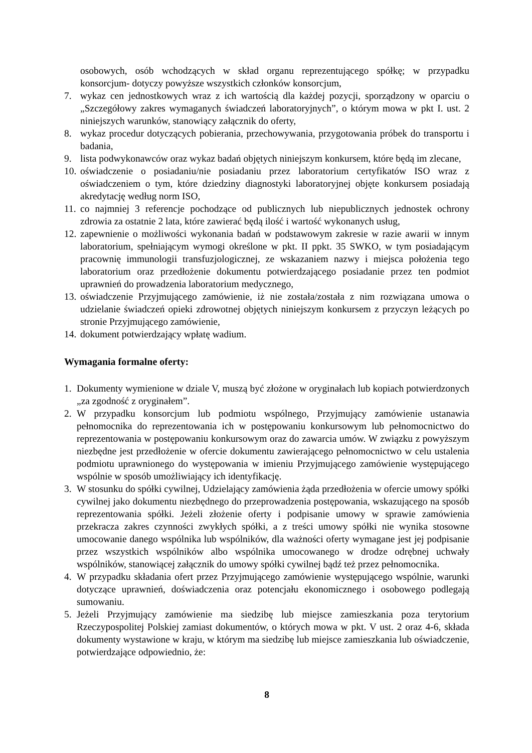osobowych, osób wchodzących w skład organu reprezentującego spółkę; w przypadku konsorcjum- dotyczy powyższe wszystkich członków konsorcjum,
7. wykaz cen jednostkowych wraz z ich wartością dla każdej pozycji, sporządzony w oparciu o „Szczegółowy zakres wymaganych świadczeń laboratoryjnych”, o którym mowa w pkt I. ust. 2 niniejszych warunków, stanowiący załącznik do oferty,
8. wykaz procedur dotyczących pobierania, przechowywania, przygotowania próbek do transportu i badania,
9. lista podwykonawców oraz wykaz badań objętych niniejszym konkursem, które będą im zlecane,
10. oświadczenie o posiadaniu/nie posiadaniu przez laboratorium certyfikatów ISO wraz z oświadczeniem o tym, które dziedziny diagnostyki laboratoryjnej objęte konkursem posiadają akredytację według norm ISO,
11. co najmniej 3 referencje pochodzące od publicznych lub niepublicznych jednostek ochrony zdrowia za ostatnie 2 lata, które zawierać będą ilość i wartość wykonanych usług,
12. zapewnienie o możliwości wykonania badań w podstawowym zakresie w razie awarii w innym laboratorium, spełniającym wymogi określone w pkt. II ppkt. 35 SWKO, w tym posiadającym pracownię immunologii transfuzjologicznej, ze wskazaniem nazwy i miejsca położenia tego laboratorium oraz przedłożenie dokumentu potwierdzającego posiadanie przez ten podmiot uprawnień do prowadzenia laboratorium medycznego,
13. oświadczenie Przyjmującego zamówienie, iż nie została/została z nim rozwiązana umowa o udzielanie świadczeń opieki zdrowotnej objętych niniejszym konkursem z przyczyn leżących po stronie Przyjmującego zamówienie,
14. dokument potwierdzający wpłatę wadium.
Wymagania formalne oferty:
1. Dokumenty wymienione w dziale V, muszą być złożone w oryginałach lub kopiach potwierdzonych „za zgodność z oryginałem”.
2. W przypadku konsorcjum lub podmiotu wspólnego, Przyjmujący zamówienie ustanawia pełnomocnika do reprezentowania ich w postępowaniu konkursowym lub pełnomocnictwo do reprezentowania w postępowaniu konkursowym oraz do zawarcia umów. W związku z powyższym niezbędne jest przedłożenie w ofercie dokumentu zawierającego pełnomocnictwo w celu ustalenia podmiotu uprawnionego do występowania w imieniu Przyjmującego zamówienie występującego wspólnie w sposób umożliwiający ich identyfikację.
3. W stosunku do spółki cywilnej, Udzielający zamówienia żąda przedłożenia w ofercie umowy spółki cywilnej jako dokumentu niezbędnego do przeprowadzenia postępowania, wskazującego na sposób reprezentowania spółki. Jeżeli złożenie oferty i podpisanie umowy w sprawie zamówienia przekracza zakres czynności zwykłych spółki, a z treści umowy spółki nie wynika stosowne umocowanie danego wspólnika lub wspólników, dla ważności oferty wymagane jest jej podpisanie przez wszystkich wspólników albo wspólnika umocowanego w drodze odrębnej uchwały wspólników, stanowiącej załącznik do umowy spółki cywilnej bądź też przez pełnomocnika.
4. W przypadku składania ofert przez Przyjmującego zamówienie występującego wspólnie, warunki dotyczące uprawnień, doświadczenia oraz potencjału ekonomicznego i osobowego podlegają sumowaniu.
5. Jeżeli Przyjmujący zamówienie ma siedzibę lub miejsce zamieszkania poza terytorium Rzeczypospolitej Polskiej zamiast dokumentów, o których mowa w pkt. V ust. 2 oraz 4-6, składa dokumenty wystawione w kraju, w którym ma siedzibę lub miejsce zamieszkania lub oświadczenie, potwierdzające odpowiednio, że:
8